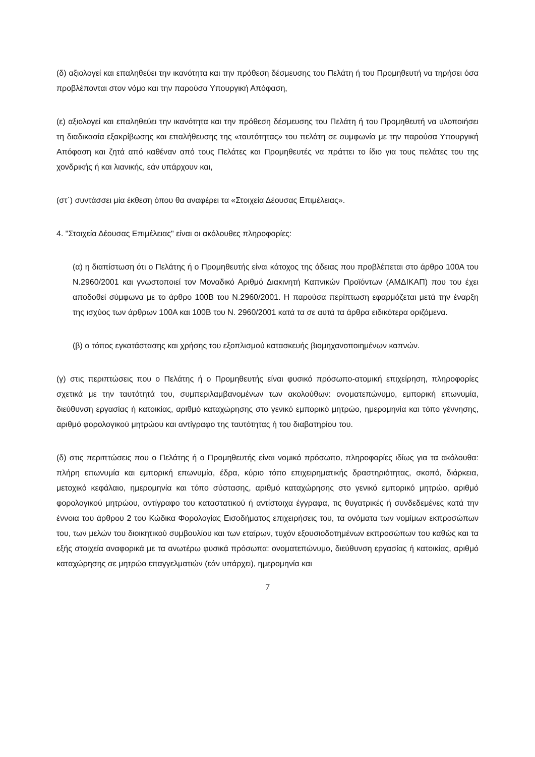(δ) αξιολογεί και επαληθεύει την ικανότητα και την πρόθεση δέσμευσης του Πελάτη ή του Προμηθευτή να τηρήσει όσα προβλέπονται στον νόμο και την παρούσα Υπουργική Απόφαση,
(ε) αξιολογεί και επαληθεύει την ικανότητα και την πρόθεση δέσμευσης του Πελάτη ή του Προμηθευτή να υλοποιήσει τη διαδικασία εξακρίβωσης και επαλήθευσης της «ταυτότητας» του πελάτη σε συμφωνία με την παρούσα Υπουργική Απόφαση και ζητά από καθέναν από τους Πελάτες και Προμηθευτές να πράττει το ίδιο για τους πελάτες του της χονδρικής ή και λιανικής, εάν υπάρχουν και,
(στ΄) συντάσσει μία έκθεση όπου θα αναφέρει τα «Στοιχεία Δέουσας Επιμέλειας».
4. "Στοιχεία Δέουσας Επιμέλειας" είναι οι ακόλουθες πληροφορίες:
(α) η διαπίστωση ότι ο Πελάτης ή ο Προμηθευτής είναι κάτοχος της άδειας που προβλέπεται στο άρθρο 100Α του Ν.2960/2001 και γνωστοποιεί τον Μοναδικό Αριθμό Διακινητή Καπνικών Προϊόντων (ΑΜΔΙΚΑΠ) που του έχει αποδοθεί σύμφωνα με το άρθρο 100Β του Ν.2960/2001. Η παρούσα περίπτωση εφαρμόζεται μετά την έναρξη της ισχύος των άρθρων 100Α και 100Β του Ν. 2960/2001 κατά τα σε αυτά τα άρθρα ειδικότερα οριζόμενα.
(β) ο τόπος εγκατάστασης και χρήσης του εξοπλισμού κατασκευής βιομηχανοποιημένων καπνών.
(γ) στις περιπτώσεις που ο Πελάτης ή ο Προμηθευτής είναι φυσικό πρόσωπο-ατομική επιχείρηση, πληροφορίες σχετικά με την ταυτότητά του, συμπεριλαμβανομένων των ακολούθων: ονοματεπώνυμο, εμπορική επωνυμία, διεύθυνση εργασίας ή κατοικίας, αριθμό καταχώρησης στο γενικό εμπορικό μητρώο, ημερομηνία και τόπο γέννησης, αριθμό φορολογικού μητρώου και αντίγραφο της ταυτότητας ή του διαβατηρίου του.
(δ) στις περιπτώσεις που ο Πελάτης ή ο Προμηθευτής είναι νομικό πρόσωπο, πληροφορίες ιδίως για τα ακόλουθα: πλήρη επωνυμία και εμπορική επωνυμία, έδρα, κύριο τόπο επιχειρηματικής δραστηριότητας, σκοπό, διάρκεια, μετοχικό κεφάλαιο, ημερομηνία και τόπο σύστασης, αριθμό καταχώρησης στο γενικό εμπορικό μητρώο, αριθμό φορολογικού μητρώου, αντίγραφο του καταστατικού ή αντίστοιχα έγγραφα, τις θυγατρικές ή συνδεδεμένες κατά την έννοια του άρθρου 2 του Κώδικα Φορολογίας Εισοδήματος επιχειρήσεις του, τα ονόματα των νομίμων εκπροσώπων του, των μελών του διοικητικού συμβουλίου και των εταίρων, τυχόν εξουσιοδοτημένων εκπροσώπων του καθώς και τα εξής στοιχεία αναφορικά με τα ανωτέρω φυσικά πρόσωπα: ονοματεπώνυμο, διεύθυνση εργασίας ή κατοικίας, αριθμό καταχώρησης σε μητρώο επαγγελματιών (εάν υπάρχει), ημερομηνία και
7